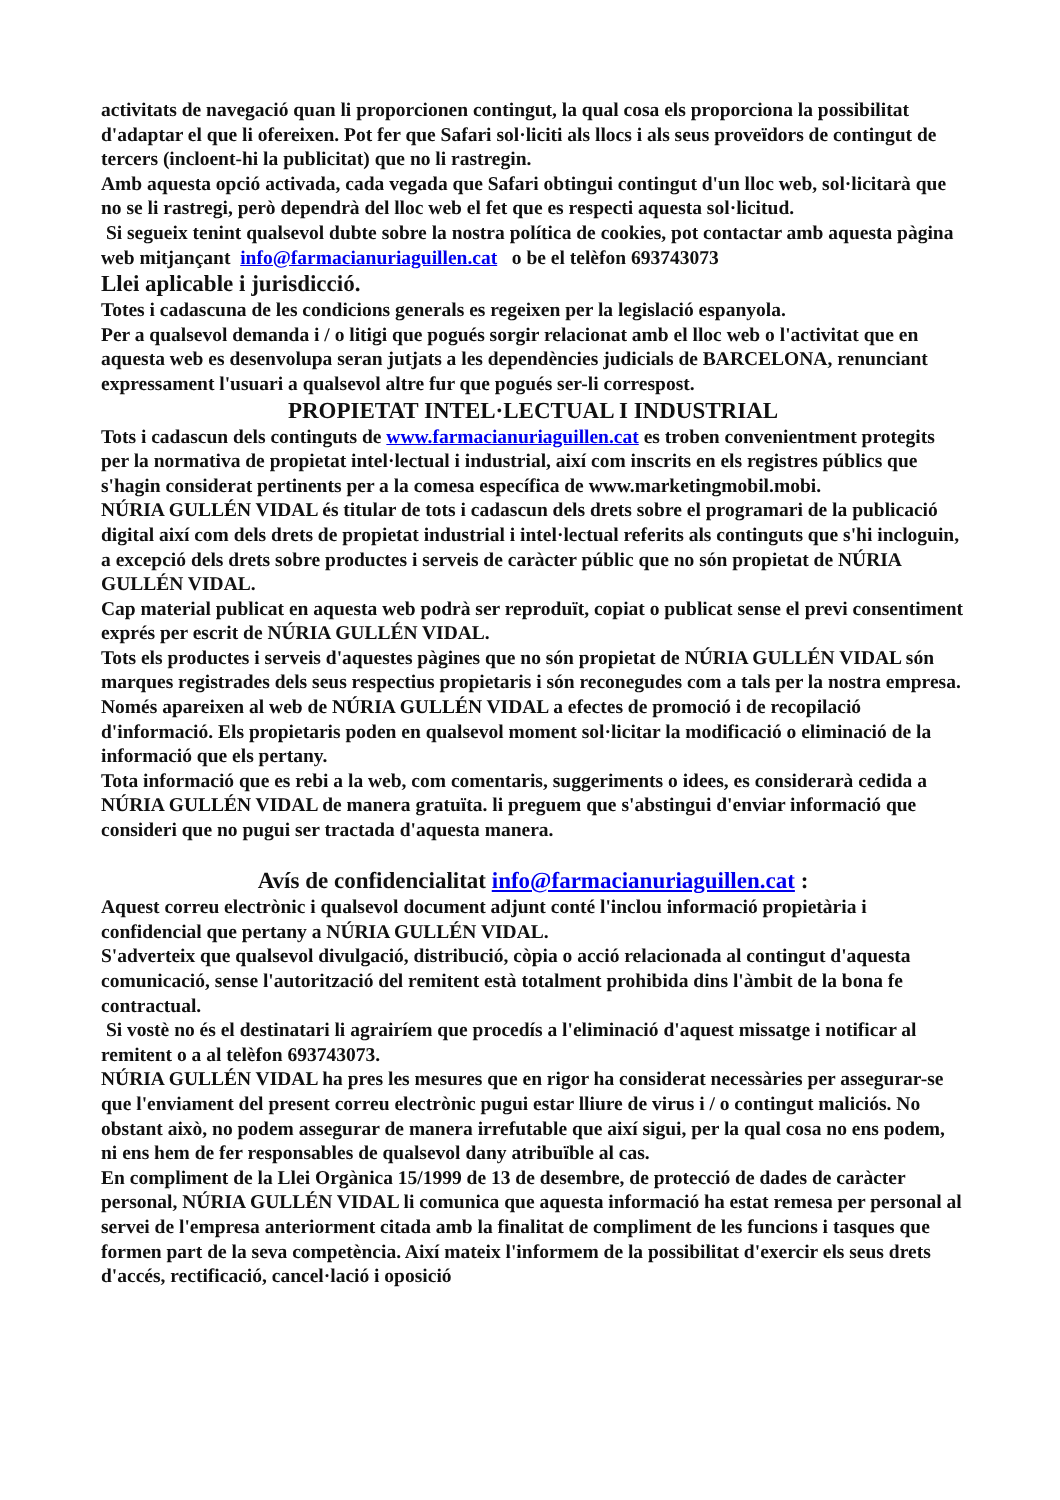activitats de navegació quan li proporcionen contingut, la qual cosa els proporciona la possibilitat d'adaptar el que li ofereixen. Pot fer que Safari sol·liciti als llocs i als seus proveïdors de contingut de tercers (incloent-hi la publicitat) que no li rastregin.
Amb aquesta opció activada, cada vegada que Safari obtingui contingut d'un lloc web, sol·licitarà que no se li rastregi, però dependrà del lloc web el fet que es respecti aquesta sol·licitud.
Si segueix tenint qualsevol dubte sobre la nostra política de cookies, pot contactar amb aquesta pàgina web mitjançant info@farmacianuriaguillen.cat o be el telèfon 693743073
Llei aplicable i jurisdicció.
Totes i cadascuna de les condicions generals es regeixen per la legislació espanyola.
Per a qualsevol demanda i / o litigi que pogués sorgir relacionat amb el lloc web o l'activitat que en aquesta web es desenvolupa seran jutjats a les dependències judicials de BARCELONA, renunciant expressament l'usuari a qualsevol altre fur que pogués ser-li correspost.
PROPIETAT INTEL·LECTUAL I INDUSTRIAL
Tots i cadascun dels continguts de www.farmacianuriaguillen.cat es troben convenientment protegits per la normativa de propietat intel·lectual i industrial, així com inscrits en els registres públics que s'hagin considerat pertinents per a la comesa específica de www.marketingmobil.mobi.
NÚRIA GULLÉN VIDAL és titular de tots i cadascun dels drets sobre el programari de la publicació digital així com dels drets de propietat industrial i intel·lectual referits als continguts que s'hi incloguin, a excepció dels drets sobre productes i serveis de caràcter públic que no són propietat de NÚRIA GULLÉN VIDAL.
Cap material publicat en aquesta web podrà ser reproduït, copiat o publicat sense el previ consentiment exprés per escrit de NÚRIA GULLÉN VIDAL.
Tots els productes i serveis d'aquestes pàgines que no són propietat de NÚRIA GULLÉN VIDAL són marques registrades dels seus respectius propietaris i són reconegudes com a tals per la nostra empresa. Només apareixen al web de NÚRIA GULLÉN VIDAL a efectes de promoció i de recopilació d'informació. Els propietaris poden en qualsevol moment sol·licitar la modificació o eliminació de la informació que els pertany.
Tota informació que es rebi a la web, com comentaris, suggeriments o idees, es considerarà cedida a NÚRIA GULLÉN VIDAL de manera gratuïta. li preguem que s'abstingui d'enviar informació que consideri que no pugui ser tractada d'aquesta manera.
Avís de confidencialitat info@farmacianuriaguillen.cat :
Aquest correu electrònic i qualsevol document adjunt conté l'inclou informació propietària i confidencial que pertany a NÚRIA GULLÉN VIDAL.
S'adverteix que qualsevol divulgació, distribució, còpia o acció relacionada al contingut d'aquesta comunicació, sense l'autorització del remitent està totalment prohibida dins l'àmbit de la bona fe contractual.
Si vostè no és el destinatari li agrairíem que procedís a l'eliminació d'aquest missatge i notificar al remitent o a al telèfon 693743073.
NÚRIA GULLÉN VIDAL ha pres les mesures que en rigor ha considerat necessàries per assegurar-se que l'enviament del present correu electrònic pugui estar lliure de virus i / o contingut maliciós. No obstant això, no podem assegurar de manera irrefutable que així sigui, per la qual cosa no ens podem, ni ens hem de fer responsables de qualsevol dany atribuïble al cas.
En compliment de la Llei Orgànica 15/1999 de 13 de desembre, de protecció de dades de caràcter personal, NÚRIA GULLÉN VIDAL li comunica que aquesta informació ha estat remesa per personal al servei de l'empresa anteriorment citada amb la finalitat de compliment de les funcions i tasques que formen part de la seva competència. Així mateix l'informem de la possibilitat d'exercir els seus drets d'accés, rectificació, cancel·lació i oposició